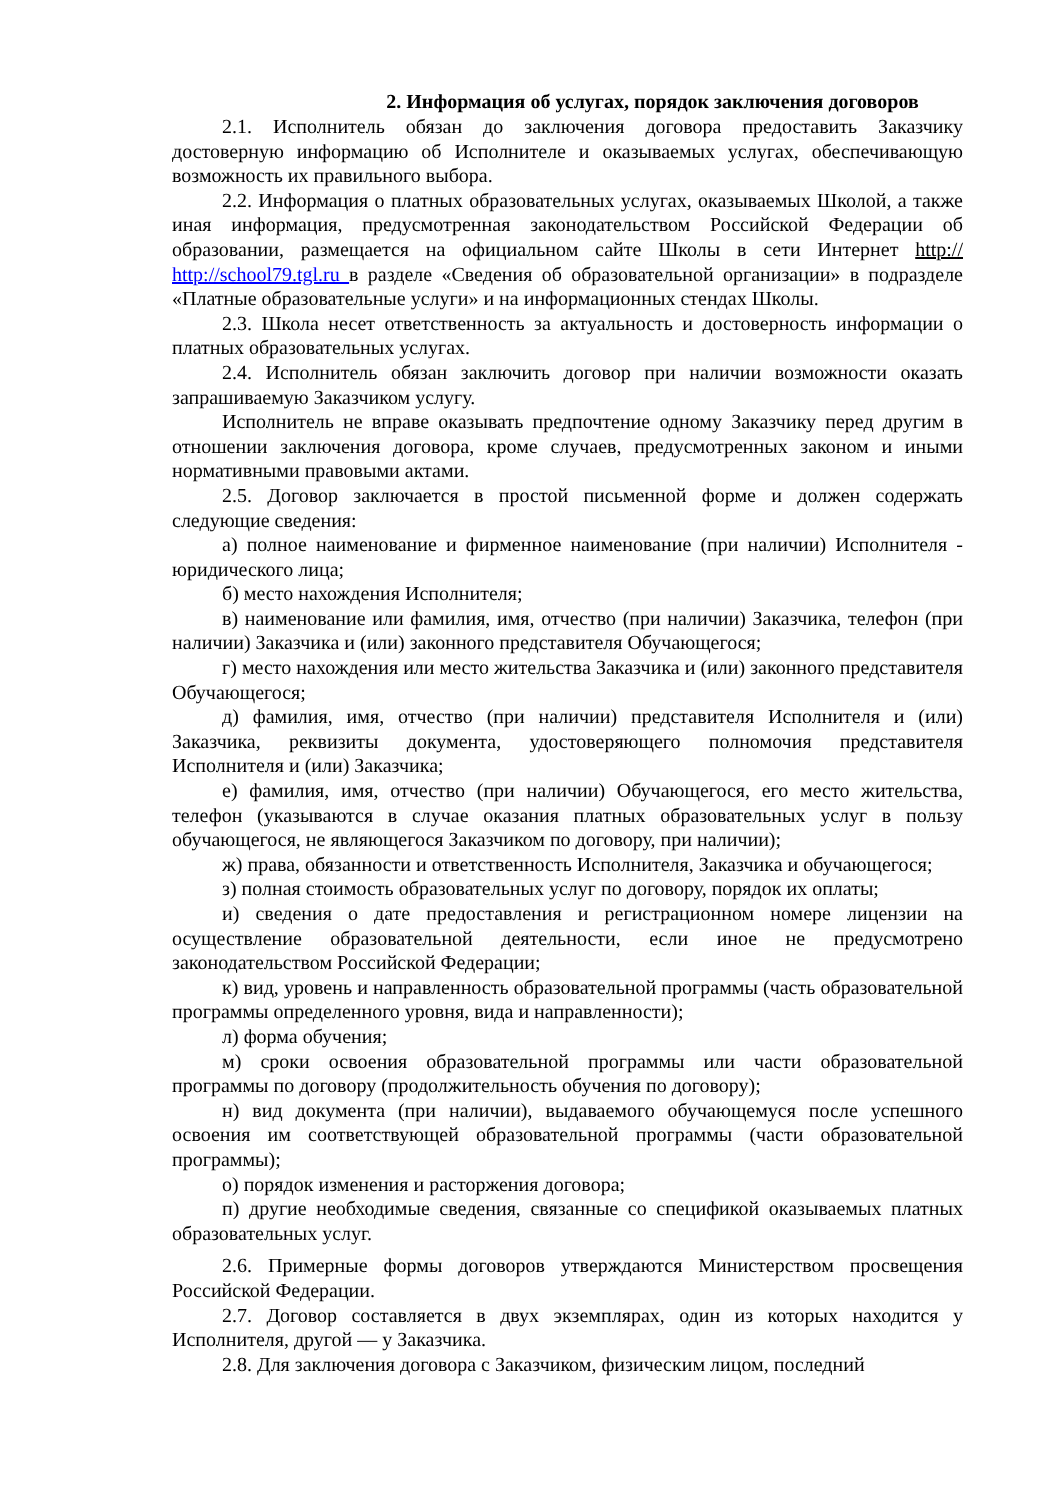2. Информация об услугах, порядок заключения договоров
2.1. Исполнитель обязан до заключения договора предоставить Заказчику достоверную информацию об Исполнителе и оказываемых услугах, обеспечивающую возможность их правильного выбора.
2.2. Информация о платных образовательных услугах, оказываемых Школой, а также иная информация, предусмотренная законодательством Российской Федерации об образовании, размещается на официальном сайте Школы в сети Интернет http:// http://school79.tgl.ru в разделе «Сведения об образовательной организации» в подразделе «Платные образовательные услуги» и на информационных стендах Школы.
2.3. Школа несет ответственность за актуальность и достоверность информации о платных образовательных услугах.
2.4. Исполнитель обязан заключить договор при наличии возможности оказать запрашиваемую Заказчиком услугу.
Исполнитель не вправе оказывать предпочтение одному Заказчику перед другим в отношении заключения договора, кроме случаев, предусмотренных законом и иными нормативными правовыми актами.
2.5. Договор заключается в простой письменной форме и должен содержать следующие сведения:
а) полное наименование и фирменное наименование (при наличии) Исполнителя - юридического лица;
б) место нахождения Исполнителя;
в) наименование или фамилия, имя, отчество (при наличии) Заказчика, телефон (при наличии) Заказчика и (или) законного представителя Обучающегося;
г) место нахождения или место жительства Заказчика и (или) законного представителя Обучающегося;
д) фамилия, имя, отчество (при наличии) представителя Исполнителя и (или) Заказчика, реквизиты документа, удостоверяющего полномочия представителя Исполнителя и (или) Заказчика;
е) фамилия, имя, отчество (при наличии) Обучающегося, его место жительства, телефон (указываются в случае оказания платных образовательных услуг в пользу обучающегося, не являющегося Заказчиком по договору, при наличии);
ж) права, обязанности и ответственность Исполнителя, Заказчика и обучающегося;
з) полная стоимость образовательных услуг по договору, порядок их оплаты;
и) сведения о дате предоставления и регистрационном номере лицензии на осуществление образовательной деятельности, если иное не предусмотрено законодательством Российской Федерации;
к) вид, уровень и направленность образовательной программы (часть образовательной программы определенного уровня, вида и направленности);
л) форма обучения;
м) сроки освоения образовательной программы или части образовательной программы по договору (продолжительность обучения по договору);
н) вид документа (при наличии), выдаваемого обучающемуся после успешного освоения им соответствующей образовательной программы (части образовательной программы);
о) порядок изменения и расторжения договора;
п) другие необходимые сведения, связанные со спецификой оказываемых платных образовательных услуг.
2.6. Примерные формы договоров утверждаются Министерством просвещения Российской Федерации.
2.7. Договор составляется в двух экземплярах, один из которых находится у Исполнителя, другой — у Заказчика.
2.8. Для заключения договора с Заказчиком, физическим лицом, последний